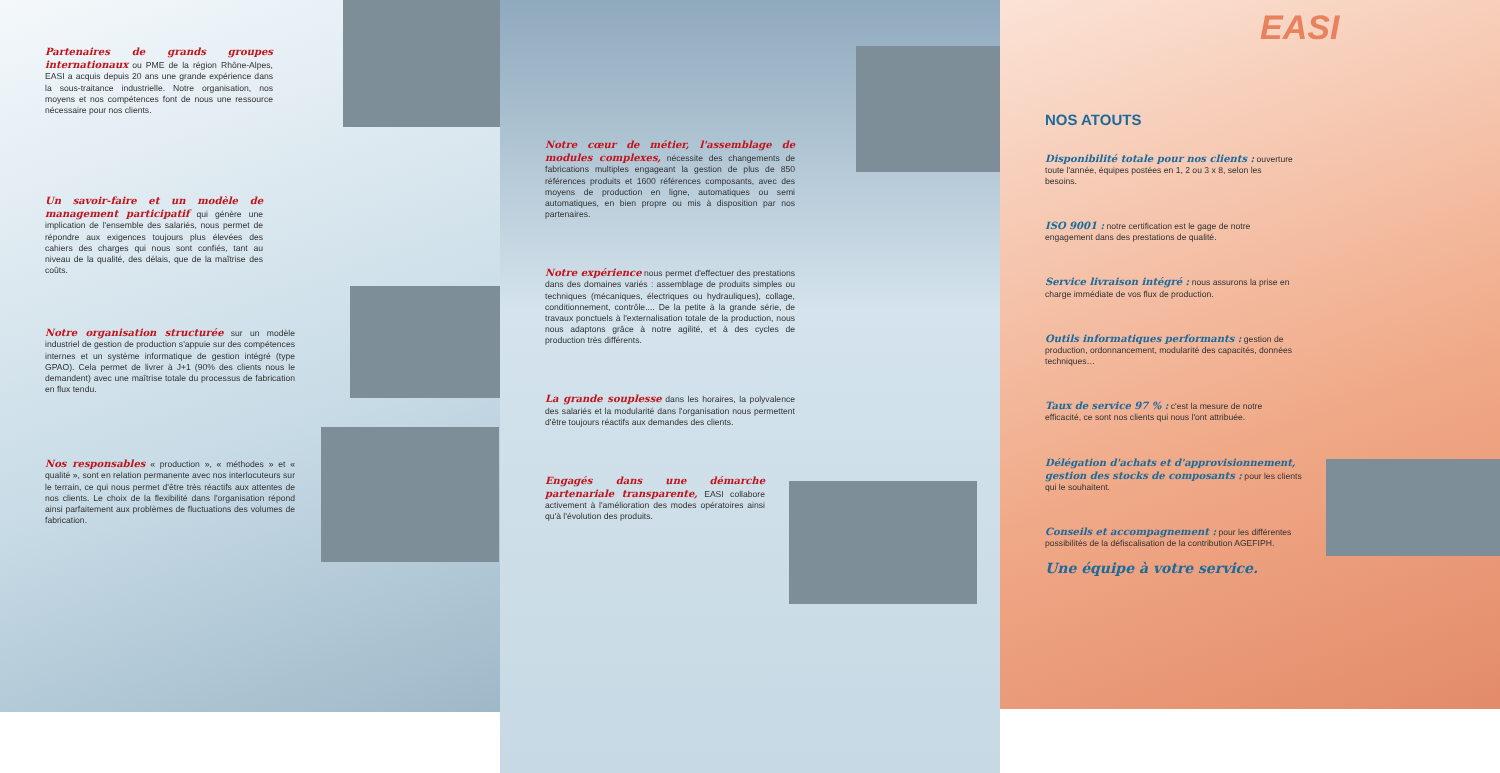Partenaires de grands groupes internationaux
ou PME de la région Rhône-Alpes, EASI a acquis depuis 20 ans une grande expérience dans la sous-traitance industrielle. Notre organisation, nos moyens et nos compétences font de nous une ressource nécessaire pour nos clients.
Un savoir-faire et un modèle de management participatif
qui génère une implication de l'ensemble des salariés, nous permet de répondre aux exigences toujours plus élevées des cahiers des charges qui nous sont confiés, tant au niveau de la qualité, des délais, que de la maîtrise des coûts.
Notre organisation structurée
sur un modèle industriel de gestion de production s'appuie sur des compétences internes et un système informatique de gestion intégré (type GPAO). Cela permet de livrer à J+1 (90% des clients nous le demandent) avec une maîtrise totale du processus de fabrication en flux tendu.
Nos responsables
« production », « méthodes » et « qualité », sont en relation permanente avec nos interlocuteurs sur le terrain, ce qui nous permet d'être très réactifs aux attentes de nos clients. Le choix de la flexibilité dans l'organisation répond ainsi parfaitement aux problèmes de fluctuations des volumes de fabrication.
Notre cœur de métier, l'assemblage de modules complexes,
nécessite des changements de fabrications multiples engageant la gestion de plus de 850 références produits et 1600 références composants, avec des moyens de production en ligne, automatiques ou semi automatiques, en bien propre ou mis à disposition par nos partenaires.
Notre expérience
nous permet d'effectuer des prestations dans des domaines variés : assemblage de produits simples ou techniques (mécaniques, électriques ou hydrauliques), collage, conditionnement, contrôle.... De la petite à la grande série, de travaux ponctuels à l'externalisation totale de la production, nous nous adaptons grâce à notre agilité, et à des cycles de production très différents.
La grande souplesse
dans les horaires, la polyvalence des salariés et la modularité dans l'organisation nous permettent d'être toujours réactifs aux demandes des clients.
Engagés dans une démarche partenariale transparente,
EASI collabore activement à l'amélioration des modes opératoires ainsi qu'à l'évolution des produits.
EASI
NOS ATOUTS
Disponibilité totale pour nos clients :
ouverture toute l'année, équipes postées en 1, 2 ou 3 x 8, selon les besoins.
ISO 9001 :
notre certification est le gage de notre engagement dans des prestations de qualité.
Service livraison intégré :
nous assurons la prise en charge immédiate de vos flux de production.
Outils informatiques performants :
gestion de production, ordonnancement, modularité des capacités, données techniques…
Taux de service 97 % :
c'est la mesure de notre efficacité, ce sont nos clients qui nous l'ont attribuée.
Délégation d'achats et d'approvisionnement, gestion des stocks de composants :
pour les clients qui le souhaitent.
Conseils et accompagnement :
pour les différentes possibilités de la défiscalisation de la contribution AGEFIPH.
Une équipe à votre service.